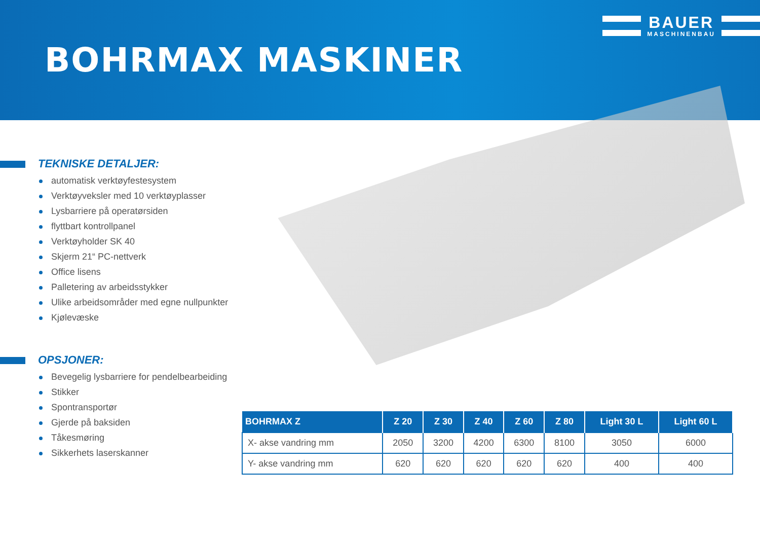BOHRMAX MASKINER
BAUER
MASCHINENBAU
TEKNISKE DETALJER:
automatisk verktøyfestesystem
Verktøyveksler med 10 verktøyplasser
Lysbarriere på operatørsiden
flyttbart kontrollpanel
Verktøyholder SK 40
Skjerm 21“ PC-nettverk
Office lisens
Palletering av arbeidsstykker
Ulike arbeidsområder med egne nullpunkter
Kjølevæske
OPSJONER:
Bevegelig lysbarriere for pendelbearbeiding
Stikker
Spontransportør
Gjerde på baksiden
Tåkesmøring
Sikkerhets laserskanner
| BOHRMAX Z | Z 20 | Z 30 | Z 40 | Z 60 | Z 80 | Light 30 L | Light 60 L |
| --- | --- | --- | --- | --- | --- | --- | --- |
| X- akse vandring mm | 2050 | 3200 | 4200 | 6300 | 8100 | 3050 | 6000 |
| Y- akse vandring mm | 620 | 620 | 620 | 620 | 620 | 400 | 400 |